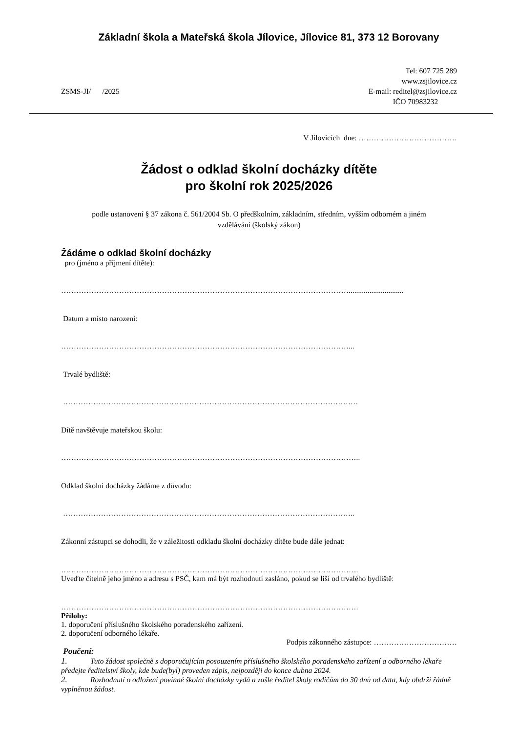Základní škola a Mateřská škola Jílovice, Jílovice 81, 373 12 Borovany
ZSMS-JI/ /2025
Tel: 607 725 289
www.zsjilovice.cz
E-mail: reditel@zsjilovice.cz
IČO 70983232
V Jílovicích dne: …………………………………
Žádost o odklad školní docházky dítěte
pro školní rok 2025/2026
podle ustanovení § 37 zákona č. 561/2004 Sb. O předškolním, základním, středním, vyšším odborném a jiném
vzdělávání (školský zákon)
Žádáme o odklad školní docházky
pro (jméno a příjmení dítěte):
…………………………………………………………………………………………………….............................
Datum a místo narození:
……………………………………………………………………………………………………...
Trvalé bydliště:
………………………………………………………………………………………………………
Dítě navštěvuje mateřskou školu:
………………………………………………………………………………………………………..
Odklad školní docházky žádáme z důvodu:
……………………………………………………………………………………………………..
Zákonní zástupci se dohodli, že v záležitosti odkladu školní docházky dítěte bude dále jednat:
……………………………………………………………………………………………………….
Uveďte čitelně jeho jméno a adresu s PSČ, kam má být rozhodnutí zasláno, pokud se liší od trvalého bydliště:
……………………………………………………………………………………………………….
Přílohy:
1. doporučení příslušného školského poradenského zařízení.
2. doporučení odborného lékaře.
Podpis zákonného zástupce: ……………………………
Poučení:
1. Tuto žádost společně s doporučujícím posouzením příslušného školského poradenského zařízení a odborného lékaře předejte ředitelství školy, kde bude(byl) proveden zápis, nejpozději do konce dubna 2024.
2. Rozhodnutí o odložení povinné školní docházky vydá a zašle ředitel školy rodičům do 30 dnů od data, kdy obdrží řádně vyplněnou žádost.